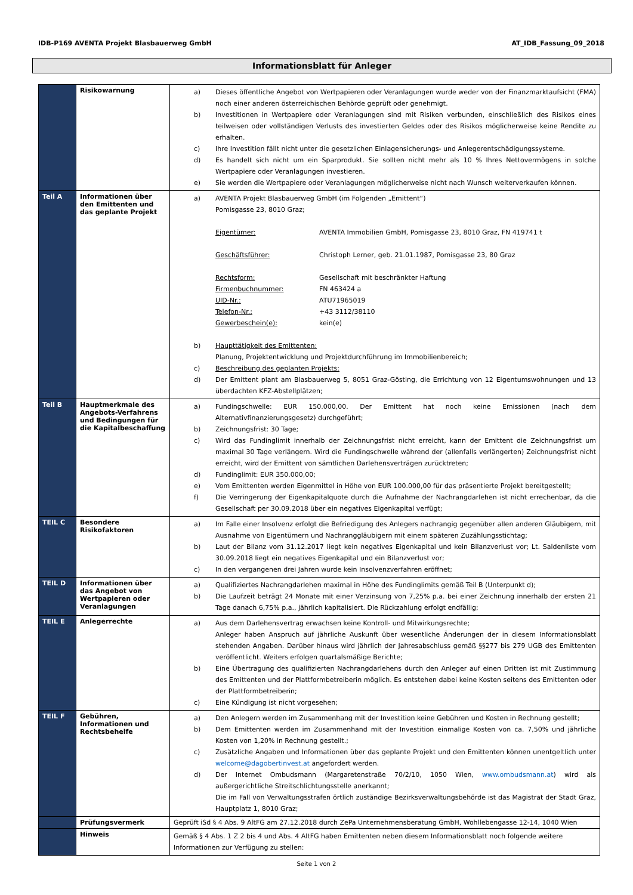IDB-P169 AVENTA Projekt Blasbauerweg GmbH AT_IDB_Fassung_09_2018
Informationsblatt für Anleger
| | Risikowarnung | a) Dieses öffentliche Angebot von Wertpapieren oder Veranlagungen wurde weder von der Finanzmarktaufsicht (FMA) noch einer anderen österreichischen Behörde geprüft oder genehmigt. b) Investitionen in Wertpapiere oder Veranlagungen sind mit Risiken verbunden, einschließlich des Risikos eines teilweisen oder vollständigen Verlusts des investierten Geldes oder des Risikos möglicherweise keine Rendite zu erhalten. c) Ihre Investition fällt nicht unter die gesetzlichen Einlagensicherungs- und Anlegerentschädigungssysteme. d) Es handelt sich nicht um ein Sparprodukt. Sie sollten nicht mehr als 10 % Ihres Nettovermögens in solche Wertpapiere oder Veranlagungen investieren. e) Sie werden die Wertpapiere oder Veranlagungen möglicherweise nicht nach Wunsch weiterverkaufen können. |
| Teil A | Informationen über den Emittenten und das geplante Projekt | a) AVENTA Projekt Blasbauerweg GmbH (im Folgenden „Emittent“) Pomisgasse 23, 8010 Graz; Eigentümer: AVENTA Immobilien GmbH, Pomisgasse 23, 8010 Graz, FN 419741 t Geschäftsführer: Christoph Lerner, geb. 21.01.1987, Pomisgasse 23, 80 Graz Rechtsform: Gesellschaft mit beschränkter Haftung Firmenbuchnummer: FN 463424 a UID-Nr.: ATU71965019 Telefon-Nr.: +43 3112/38110 Gewerbeschein(e): kein(e) b) Haupttätigkeit des Emittenten: Planung, Projektentwicklung und Projektdurchführung im Immobilienbereich; c) Beschreibung des geplanten Projekts: d) Der Emittent plant am Blasbauerweg 5, 8051 Graz-Gösting, die Errichtung von 12 Eigentumswohnungen und 13 überdachten KFZ-Abstellplätzen; |
| Teil B | Hauptmerkmale des Angebots-Verfahrens und Bedingungen für die Kapitalbeschaffung | a) Fundingschwelle: EUR 150.000,00. Der Emittent hat noch keine Emissionen (nach dem Alternativfinanzierungsgesetz) durchgeführt; b) Zeichnungsfrist: 30 Tage; c) Wird das Fundinglimit innerhalb der Zeichnungsfrist nicht erreicht, kann der Emittent die Zeichnungsfrist um maximal 30 Tage verlängern. Wird die Fundingschwelle während der (allenfalls verlängerten) Zeichnungsfrist nicht erreicht, wird der Emittent von sämtlichen Darlehensverträgen zurücktreten; d) Fundinglimit: EUR 350.000,00; e) Vom Emittenten werden Eigenmittel in Höhe von EUR 100.000,00 für das präsentierte Projekt bereitgestellt; f) Die Verringerung der Eigenkapitalquote durch die Aufnahme der Nachrangdarlehen ist nicht errechenbar, da die Gesellschaft per 30.09.2018 über ein negatives Eigenkapital verfügt; |
| TEIL C | Besondere Risikofaktoren | a) Im Falle einer Insolvenz erfolgt die Befriedigung des Anlegers nachrangig gegenüber allen anderen Gläubigern, mit Ausnahme von Eigentümern und Nachranggläubigern mit einem späteren Zuzählungsstichtag; b) Laut der Bilanz vom 31.12.2017 liegt kein negatives Eigenkapital und kein Bilanzverlust vor; Lt. Saldenliste vom 30.09.2018 liegt ein negatives Eigenkapital und ein Bilanzverlust vor; c) In den vergangenen drei Jahren wurde kein Insolvenzverfahren eröffnet; |
| TEIL D | Informationen über das Angebot von Wertpapieren oder Veranlagungen | a) Qualifiziertes Nachrangdarlehen maximal in Höhe des Fundinglimits gemäß Teil B (Unterpunkt d); b) Die Laufzeit beträgt 24 Monate mit einer Verzinsung von 7,25% p.a. bei einer Zeichnung innerhalb der ersten 21 Tage danach 6,75% p.a., jährlich kapitalisiert. Die Rückzahlung erfolgt endfällig; |
| TEIL E | Anlegerrechte | a) Aus dem Darlehensvertrag erwachsen keine Kontroll- und Mitwirkungsrechte; Anleger haben Anspruch auf jährliche Auskunft über wesentliche Änderungen der in diesem Informationsblatt stehenden Angaben. Darüber hinaus wird jährlich der Jahresabschluss gemäß §§277 bis 279 UGB des Emittenten veröffentlicht. Weiters erfolgen quartalsmäßige Berichte; b) Eine Übertragung des qualifizierten Nachrangdarlehens durch den Anleger auf einen Dritten ist mit Zustimmung des Emittenten und der Plattformbetreiberin möglich. Es entstehen dabei keine Kosten seitens des Emittenten oder der Plattformbetreiberin; c) Eine Kündigung ist nicht vorgesehen; |
| TEIL F | Gebühren, Informationen und Rechtsbehelfe | a) Den Anlegern werden im Zusammenhang mit der Investition keine Gebühren und Kosten in Rechnung gestellt; b) Dem Emittenten werden im Zusammenhand mit der Investition einmalige Kosten von ca. 7,50% und jährliche Kosten von 1,20% in Rechnung gestellt.; c) Zusätzliche Angaben und Informationen über das geplante Projekt und den Emittenten können unentgeltlich unter welcome@dagobertinvest.at angefordert werden. d) Der Internet Ombudsmann (Margaretenstraße 70/2/10, 1050 Wien, www.ombudsmann.at ) wird als außergerichtliche Streitschlichtungsstelle anerkannt; Die im Fall von Verwaltungsstrafen örtlich zuständige Bezirksverwaltungsbehörde ist das Magistrat der Stadt Graz, Hauptplatz 1, 8010 Graz; |
| | Prüfungsvermerk | Geprüft iSd § 4 Abs. 9 AltFG am 27.12.2018 durch ZePa Unternehmensberatung GmbH, Wohllebengasse 12-14, 1040 Wien |
| | Hinweis | Gemäß § 4 Abs. 1 Z 2 bis 4 und Abs. 4 AltFG haben Emittenten neben diesem Informationsblatt noch folgende weitere Informationen zur Verfügung zu stellen: |
Seite 1 von 2